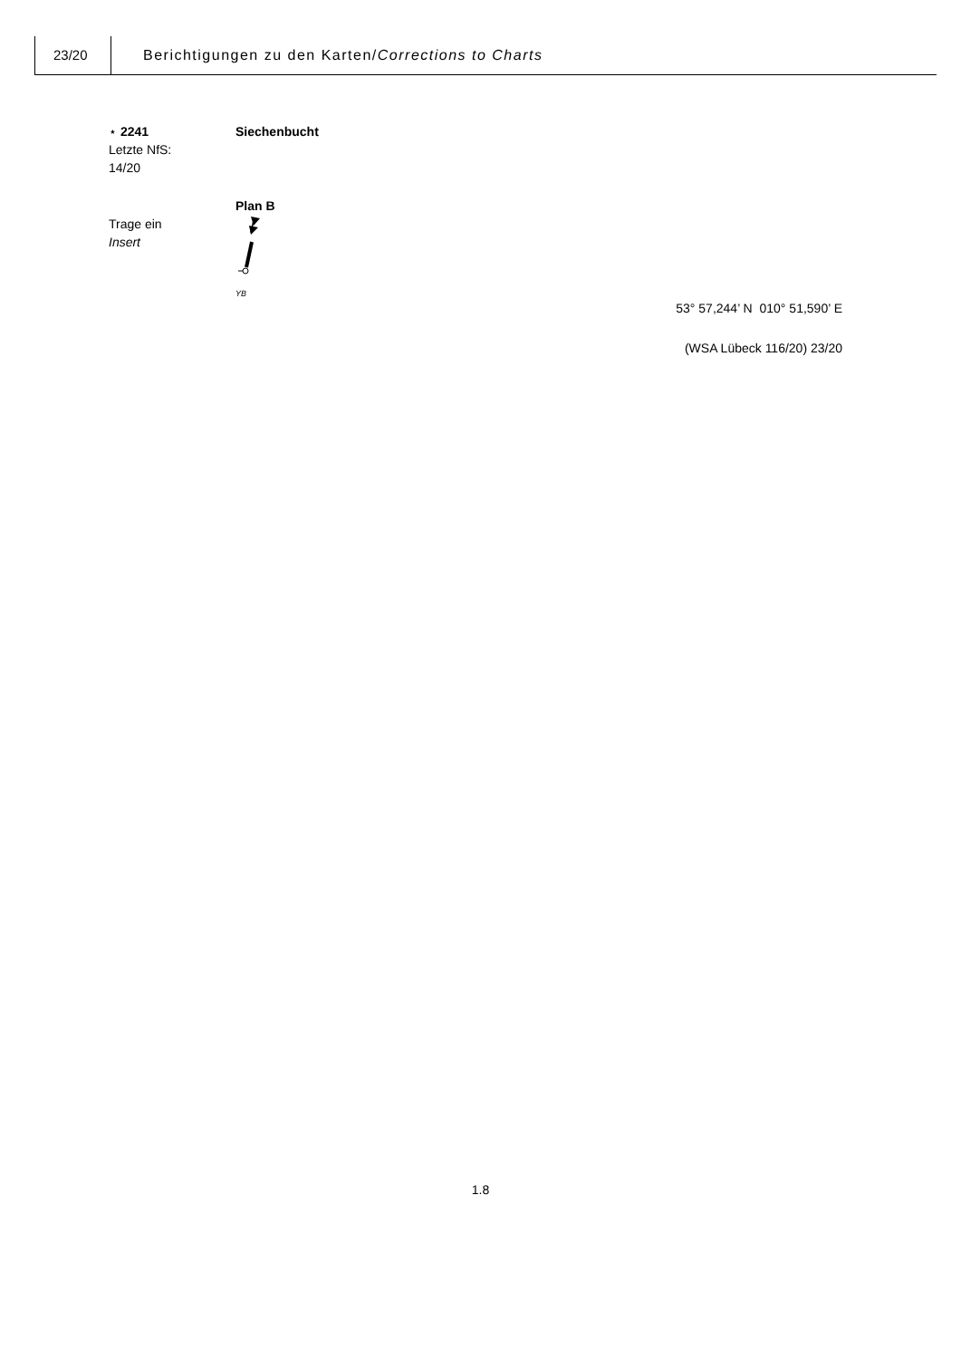23/20 Berichtigungen zu den Karten/Corrections to Charts
⋆ 2241
Letzte NfS:
14/20
Siechenbucht
Trage ein
Insert
Plan B
YB
53° 57,244’ N 010° 51,590’ E
(WSA Lübeck 116/20) 23/20
1.8